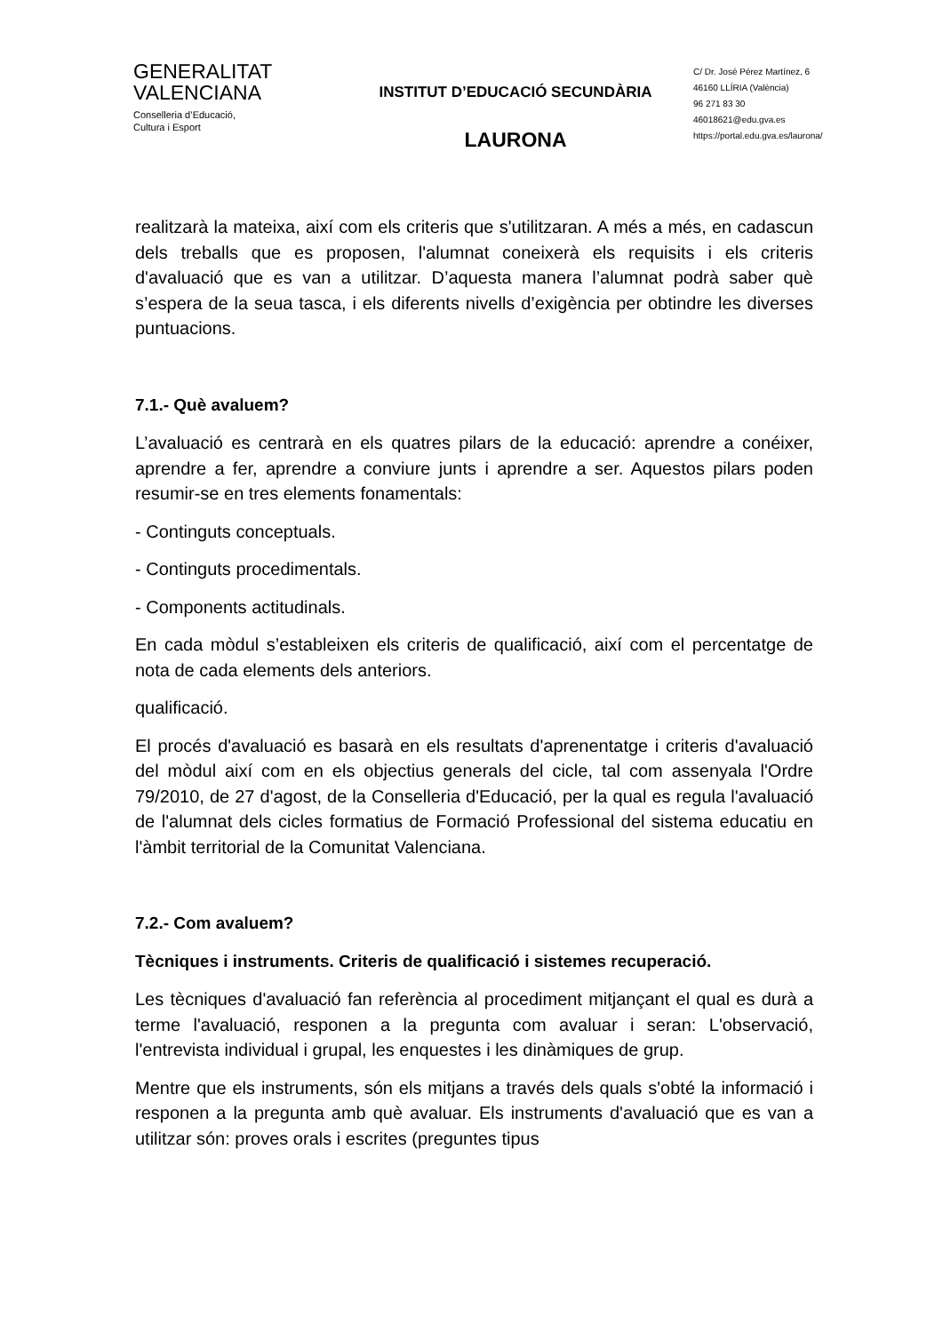GENERALITAT
VALENCIANA
Conselleria d’Educació,
Cultura i Esport
INSTITUT D’EDUCACIÓ SECUNDÀRIA
LAURONA
C/ Dr. José Pérez Martínez, 6
46160 LLÍRIA (València)
96 271 83 30
46018621@edu.gva.es
https://portal.edu.gva.es/laurona/
realitzarà la mateixa, així com els criteris que s'utilitzaran. A més a més, en cadascun dels treballs que es proposen, l'alumnat coneixerà els requisits i els criteris d'avaluació que es van a utilitzar. D’aquesta manera l’alumnat podrà saber què s’espera de la seua tasca, i els diferents nivells d’exigència per obtindre les diverses puntuacions.
7.1.- Què avaluem?
L’avaluació es centrarà en els quatres pilars de la educació: aprendre a conéixer, aprendre a fer, aprendre a conviure junts i aprendre a ser. Aquestos pilars poden resumir-se en tres elements fonamentals:
- Continguts conceptuals.
- Continguts procedimentals.
- Components actitudinals.
En cada mòdul s’estableixen els criteris de qualificació, així com el percentatge de nota de cada elements dels anteriors.
qualificació.
El procés d'avaluació es basarà en els resultats d'aprenentatge i criteris d'avaluació del mòdul així com en els objectius generals del cicle, tal com assenyala l'Ordre 79/2010, de 27 d'agost, de la Conselleria d'Educació, per la qual es regula l'avaluació de l'alumnat dels cicles formatius de Formació Professional del sistema educatiu en l'àmbit territorial de la Comunitat Valenciana.
7.2.- Com avaluem?
Tècniques i instruments. Criteris de qualificació i sistemes recuperació.
Les tècniques d'avaluació fan referència al procediment mitjançant el qual es durà a terme l'avaluació, responen a la pregunta com avaluar i seran: L'observació, l'entrevista individual i grupal, les enquestes i les dinàmiques de grup.
Mentre que els instruments, són els mitjans a través dels quals s'obté la informació i responen a la pregunta amb què avaluar. Els instruments d'avaluació que es van a utilitzar són: proves orals i escrites (preguntes tipus